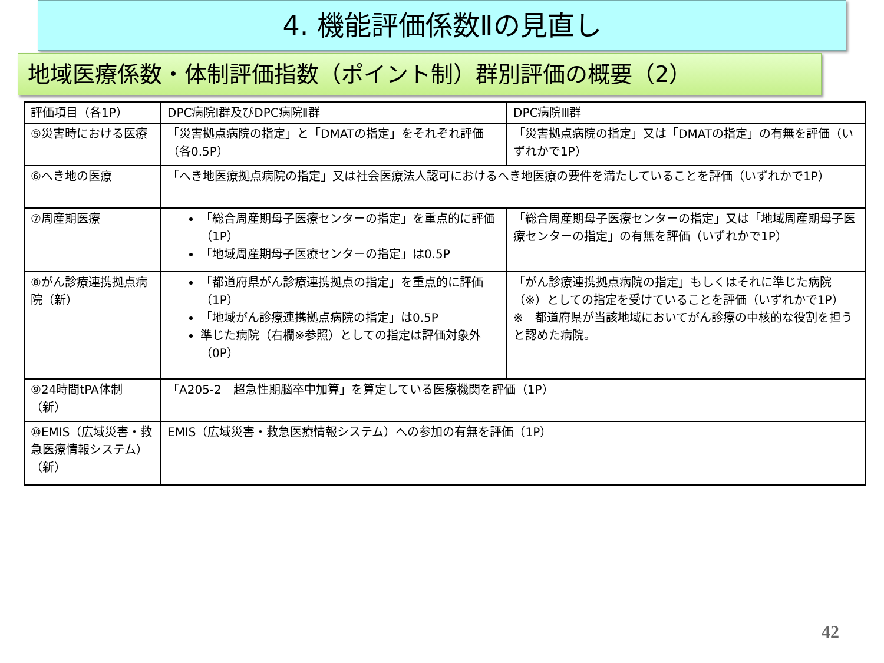4. 機能評価係数Ⅱの見直し
地域医療係数・体制評価指数（ポイント制）群別評価の概要（2）
| 評価項目（各1P） | DPC病院Ⅰ群及びDPC病院Ⅱ群 | DPC病院Ⅲ群 |
| --- | --- | --- |
| ⑤災害時における医療 | 「災害拠点病院の指定」と「DMATの指定」をそれぞれ評価（各0.5P） | 「災害拠点病院の指定」又は「DMATの指定」の有無を評価（いずれかで1P） |
| ⑥へき地の医療 | 「へき地医療拠点病院の指定」又は社会医療法人認可におけるへき地医療の要件を満たしていることを評価（いずれかで1P） | |
| ⑦周産期医療 | 「総合周産期母子医療センターの指定」を重点的に評価（1P） 「地域周産期母子医療センターの指定」は0.5P | 「総合周産期母子医療センターの指定」又は「地域周産期母子医療センターの指定」の有無を評価（いずれかで1P） |
| ⑧がん診療連携拠点病院（新） | 「都道府県がん診療連携拠点の指定」を重点的に評価（1P） 「地域がん診療連携拠点病院の指定」は0.5P 準じた病院（右欄※参照）としての指定は評価対象外（0P） | 「がん診療連携拠点病院の指定」もしくはそれに準じた病院（※）としての指定を受けていることを評価（いずれかで1P） ※ 都道府県が当該地域においてがん診療の中核的な役割を担うと認めた病院。 |
| ⑨24時間tPA体制（新） | 「A205-2 超急性期脳卒中加算」を算定している医療機関を評価（1P） | |
| ⑩EMIS（広域災害・救急医療情報システム）（新） | EMIS（広域災害・救急医療情報システム）への参加の有無を評価（1P） | |
42